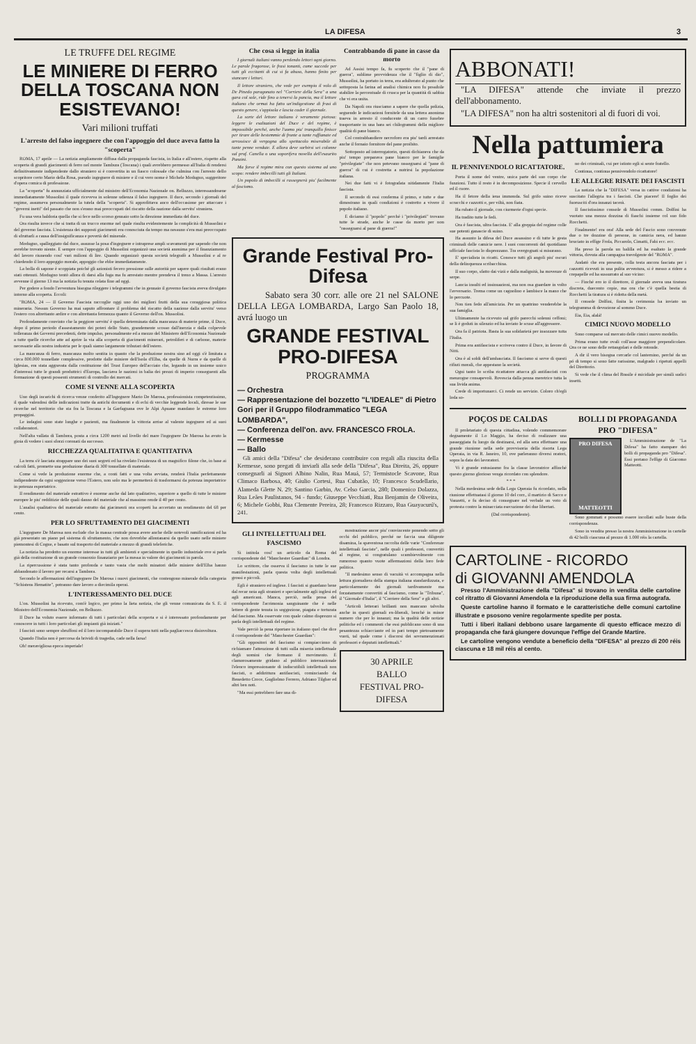LA DIFESA 3
LE TRUFFE DEL REGIME
LE MINIERE DI FERRO DELLA TOSCANA NON ESISTEVANO!
Vari milioni truffati
L'arresto del falso ingegnere che con l'appoggio del duce aveva fatto la "scoperta"
ROMA, 17 aprile — La notizia ampliamente diffusa dalla propaganda fascista, in Italia e all'estero, rispetto alla scoperta di grandi giacimenti di ferro nel monte Tambura (Toscana) i quali avrebbero permesso all'Italia di rendersi definitivamente indipendente dallo straniero si è convertita in un fiasco colossale che culmina con l'arresto dello scopritore certo Mario della Rosa, pseudo ingegnere di miniere e il cui vero nome è Michele Modugno, suggeritore d'opera comica di professione.
La "scoperta" fu annunziata ufficialmente dal ministro dell'Economia Nazionale on. Belluzzo, interessandosene immediatamente Mussolini il quale riceveva in solenne udienza il falso ingegnere. Il duce, secondo i giornali del regime, assumeva personalmente la tutela della "scoperta". Si approfittava anco dell'occasione per attaccare i "governi inetti" del passato che non s'erano mai preoccupati del riscatto della nazione dalla servitu' straniera.
Fu una vera baldoria quella che si fece nello scorso gennaio sotto la direzione immediata del duce.
Ora risulta invece che si tratta di un trucco enorme nel quale risulta evidentemente la complicità di Mussolini e del governo fascista. L'esistenza dei supposti giacimenti era conosciuta da tempo ma nessuno s'era mai preoccupato di sfruttarli a causa dell'insignificanza e povertà del minerale.
Modugno, spalleggiato dal duce, assunse la posa d'ingegnere e intraprese ampli scavamenti pur sapendo che non avrebbe trovato niente. E sempre con l'appoggio di Mussolini organizzò una società anonima per il finanziamento del lavoro riunendo cosi' vari milioni di lire. Quando organizzò questa società telegrafò a Mussolini e al re chiedendo il loro appoggio morale, appoggio che ebbe immediatamente.
La bolla di sapone è scoppiata poiché gli azionisti fecero pressione sulle autorità per sapere quali risultati erano stati ottenuti. Modugno tentò allora di darsi alla fuga ma fu arrestato mentre prendeva il treno a Massa. L'arresto avvenne il giorno 13 ma la notizia fu tenuta celata fino ad oggi.
Per godere a fondo l'avventura bisogna rileggere i telegrammi che in gennaio il governo fascista aveva divulgato intorno alla scoperta. Eccoli:
"ROMA, 24 — Il Governo Fascista raccoglie oggi uno dei migliori frutti della sua coraggiosa politica mineraria. Nessun Governo ha mai saputo affrontare il problema del riscatto della nazione dalla servitu' verso l'estero con altrettanto ardire e con altrettanta fermezza quanto il Governo dell'on. Mussolini.
Profondamente convinto che la peggiore servitu' è quella determinata dalla mancanza di materie prime, il Duce, dopo il primo periodo d'assestamento dei poteri dello Stato, grandemente scosso dall'inerzia e dalla colpevole tolleranza dei Governi precedenti, dette impulso, personalmente ed a mezzo del Ministero dell'Economia Nazionale a tutte quelle ricerche atte ad aprire la via alla scoperta di giacimenti minerari, petroliferi e di carbone, materie necessarie alla nostra industria per le quali siamo largamente tributari dell'estero.
La mancanza di ferro, mancanza molto sentita in quanto che la produzione nostra sino ad oggi s'è limitata a circa 800.000 tonnellate complessive, prodotte dalle miniere dell'Isola d'Elba, da quelle di Nurra e da quelle di Iglesias, era stata aggravata dalla costituzione del Trust Europeo dell'acciaio che, legando in un insieme unico d'interessi tutte le grandi produttrici d'Europa, lasciava le nazioni in balia dei prezzi di imperio conseguenti alla formazione di questi possenti strumenti di controllo dei mercati.
COME SI VENNE ALLA SCOPERTA
Uno degli incarichi di ricerca venne conferito all'Ingegnere Mario De Marosa, professionista competentissimo, il quale valendosi delle indicazioni tratte da antichi documenti e di echi di vecchie leggende locali, diresse le sue ricerche nel territorio che sta fra la Toscana e la Garfagnana ove le Alpi Apuane mandano le estreme loro propaggini.
Le indagini sono state lunghe e pazienti, ma finalmente la vittoria arrise al valente ingegnere ed ai suoi collaboratori.
Nell'alta vallata di Tambora, posta a circa 1200 metri sul livello del mare l'ingegnere De Marosa ha avuto la gioia di vedere i suoi sforzi coronati da successo.
RICCHEZZA QUALITATIVA E QUANTITATIVA
La terra s'è lasciata strappare uno dei suoi segreti ed ha rivelato l'esistenza di un magnifico filone che, in base ai calcoli fatti, promette una produzione diaria di 300 tonnellate di materiale.
Come si vede la produzione enorme che, a conti fatti e una volta avviata, renderà l'Italia perfettamente indipendente da ogni soggezione verso l'Estero, non solo ma le permetterà di trasformarsi da potenza importatrice in potenza esportatrice.
Il rendimento del materiale estrattivo è enorme anche dal lato qualitativo, superiore a quello di tutte le miniere europee le piu' redditizie delle quali danno del materiale che al massimo rende il 40 per cento.
L'analisi qualitativa del materiale estratto dai giacimenti ora scoperti ha accertato un rendimento del 68 per cento.
PER LO SFRUTTAMENTO DEI GIACIMENTI
L'ingegnere De Marosa non esclude che la massa centrale possa avere anche delle notevoli ramificazioni ed ha già presentato un piano pel sistema di sfruttamento, che non dovrebbe allontanarsi da quello usato nelle miniere piemontesi di Cogne, e basato sul trasporto del materiale a mezzo di grandi teleferiche.
La notizia ha prodotto un enorme interesse in tutti gli ambienti e specialmente in quello industriale ove si parla già della costituzione di un grande consorzio finanziario per la messa in valore dei giacimenti in parola.
La ripercussione è stata tanto profonda e tanto vasta che molti minatori delle miniere dell'Elba hanno abbandonato il lavoro per recarsi a Tambora.
Secondo le affermazioni dell'ingegnere De Marosa i nuovi giacimenti, che contengono minerale della categoria "Schistens Hematite", potranno dare lavoro a diecimila operai.
L'INTERESSAMENTO DEL DUCE
L'on. Mussolini ha ricevuto, com'è logico, per primo la lieta notizia, che gli venne comunicata da S. E. il Ministro dell'Economia Nazionale, on Belluzzo.
Il Duce ha voluto essere informato di tutti i particolari della scoperta e si è interessato profondamente per conoscere in tutti i loro particolari gli impianti già iniziati."
I fascisti sono sempre sbruffoni ed il loro incomparabile Duce il supera tutti nella pagliaccesca disinvoltura.
Quando l'Italia non è percorsa da brividi di tragedia, cade nella farsa!
Oh! meravigliosa epoca imperiale!
Che cosa si legge in italia
I giornali italiani vanno perdendo lettori ogni giorno. Le parole fragorose, le frasi tonanti, come succede per tutti gli eccitanti di cui si fa abuso, hanno finito per stancare i lettori.
Il lettore straniero, che vede per esempio il volo di De Pinedo paragonato nel "Corriere della Sera" a una gara col sole, ride fino a tenersi la pancia, ma il lettore italiano che ormai ha fatto un'indigestione di frasi di questo genere, s'appisola e lascia cader il giornale.
La sorte del lettore italiano è veramente pietosa: leggere le esaltazioni del Duce e del regime, è impossibile perché, anche l'uomo piu' tranquillo finisce per tirare delle bestemmie di fronte a tante ruffianate ed arrossisce di vergogna allo spettacolo miserabile di tante penne vendute. E allora deve sorbirsi sei colonne sul prof. Canella o una soporifera novella dell'esaurito Panzini.
Ma forse il regime mira con questo sistema ad uno scopo: rendere imbecilli tutti gli Italiani.
Un popolo di imbecilli si rassegnerà piu' facilmente al fascismo.
Contrabbando di pane in casse da morto
Ad Assisi tempo fa, fu scoperto che il "pane di guerra", sublime provvidenza che il "figlio di dio", Mussolini, ha portato in terra, era adulterato al punto che sottoposta la farina ad analisi chimica non fu possibile stabilire la percentuale di crusca per la quantità di sabbia che vi era unita.
Da Napoli ora riusciamo a sapere che quella polizia, seguendo le indicazioni fornitele da una lettera anonima traeva in arresto il conducente di un carro funebre trasportante in una bara sei chilogrammi della migliore qualità di pane bianco.
Col contrabbandiere necroforo era piu' tardi arrestato anche il fornaio fornitore del pane proibito.
Sottoposto ad interrogatorio, questi dichiarava che da piu' tempo preparava pane bianco per le famiglie "privilegiate" che non potevano rassegnarsi al "pane di guerra" di cui è costretta a nutrirsi la popolazione italiana.
Nei due fatti vi è fotografata nitidamente l'Italia fascista.
Il secondo di essi conferma il primo, e tutte e due dimostrano in quali condizioni è costretto a vivere il popolo italiano.
E diciamo il "popolo" perché i "privilegiati" trovano tutte le strade, anche le casse da morto per non "rassegnarsi al pane di guerra!"
Grande Festival Pro-Difesa
Sabato sera 30 corr. alle ore 21 nel SALONE DELLA LEGA LOMBARDA, Largo San Paolo 18, avrá luogo un
GRANDE FESTIVAL PRO-DIFESA
PROGRAMMA
— Orchestra
— Rappresentazione del bozzetto "L'IDEALE" di Pietro Gori per il Gruppo filodrammatico "LEGA LOMBARDA",
— Conferenza dell'on. avv. FRANCESCO FROLA.
— Kermesse
— Ballo
Gli amici della "Difesa" che desiderano contribuire con regali alla riuscita della Kermesse, sono pregati di inviarli alla sede della "Difesa", Rua Direita, 26, oppure consegnarli ai Signori Albino Nalin, Rua Mauá, 57; Termistocle Scavone, Rua Climaco Barbosa, 40; Giulio Cortesi, Rua Cubatão, 10; Francesco Scudellario, Alameda Glette N. 29; Santino Garbin, Av. Celso Garcia, 280; Domenico Dolazza, Rua Leães Paulistanos, 94 - fundo; Giuseppe Vecchiati, Rua Benjamin de Oliveira, 6; Michele Gobbi, Rua Clemente Pereira, 28; Francesco Rizzaro, Rua Guayacurú's, 241.
GLI INTELLETTUALI DEL FASCISMO
Si intitola cosi' un articolo da Roma del corrispondente del "Manchester Guardian" di Londra.
Lo scrittore, che osserva il fascismo in tutte le sue manifestazioni, parla questa volta degli intellettuali grossi e piccoli.
Egli è straniero ed inglese. I fascisti si guardano bene dal recar noia agli stranieri e specialmente agli inglesi ed agli americani. Manca, perciò, nella prosa del corrispondente l'acrimonia sanguinante che è nelle lettere di gente tenuta in soggezione, piagata e torturata dal fascismo. Ma osservate con quale calmo disprezzo si parla degli intellettuali del regime.
Vale perciò la pena riportare in italiano quel che dice il corrispondente del "Manchester Guardian":
"Gli oppositori del fascismo si compiacciono di richiamare l'attenzione di tutti sulla miseria intellettuale degli uomini che formano il movimento. E clamorosamente gridano al pubblico internazionale l'elenco impressionante di indiscutibili intellettuali non fascisti, o addirittura antifascisti, cominciando da Benedetto Croce, Guglielmo Ferrero, Adriano Tilgher ed altri ben noti.
"Ma essi potrebbero fare una di-
mostrazione ancor piu' convincente ponendo sotto gli occhi del pubblico, perché ne faccia una diligente disamina, la spaventosa raccolta delle varie "Conferenze intellettuali fasciste", nelle quali i professori, convertiti al regime, si congratulano scambievolmente con rumoroso quanto vuote affermazioni della loro fede politica.
"Il medesimo senso di vacuità vi accompagna nella lettura giornaliera della stampa italiana standardizzata, e particolarmente dei giornali tardivamente ma forzatamente convertiti al fascismo, come la "Tribuna", il "Giornale d'Italia", il "Corriere della Sera" e gli altri.
"Articoli letterari brillanti non mancano talvolta anche in questi giornali ex-liberali, benché in minor numero che per lo innanzi; ma la qualità delle notizie politiche ed i commenti che essi pubblicano sono di una pesantezza schiacciante ed in pari tempo pietosamente vuoti, tal quale come i discorsi dei sovramenzionati professori e deputati intellettuali."
30 APRILE
BALLO
FESTIVAL PRO-DIFESA
ABBONATI!
"LA DIFESA" attende che inviate il prezzo dell'abbonamento.
"LA DIFESA" non ha altri sostenitori al di fuori di voi.
Nella pattumiera
IL PENNIVENDOLO RICATTATORE.
Porta il nome del ventre, unica parte del suo corpo che funzioni. Tutto il resto è in decomposizione. Specie il cervello ed il cuore.
Ha il fetore della iena immonda. Sul grifo suino riceve scracchi e cazzotti e, per viltá, non fiata.
Ha rubato il giornale, con ciurmerie d'ogni specie.
Ha tradito tutte le fedi.
Ora è fascista, ultra fascista. E' alla greppia del regime colle sue potenti ganascie di suino.
Ha assunto la difesa del Duce assassino e di tutte le gesta criminali delle camicie nere. I suoi concorrenti del quotidiano ufficiale fascista lo disprezzano. Tra svergognati si misurano.
E' specialista in ricatti. Conosce tutti gli angoli piu' oscuri della delinquenza scribacchina.
Il suo corpo, sfatto dai vizii e dalla malignità, ha movenze di serpe.
Lancia insulti ed insinuazioni, ma non osa guardare in volto l'avversario. Trema come un cagnolino e lambisce la mano che lo percuote.
Non tien fedo all'amicizia. Per un quattrino venderebbe la sua famiglia.
Ultimamente ha ricevuto sul grifo parecchi solenni ceffoni; se li è goduti in silenzio ed ha inviato le scuse all'aggressore.
Ora fa il patriota. Basta la sua solidarietá per insozzare tutta l'Italia.
Prima era antifascista e scriveva contro il Duce, in favore di Nitti.
Ora è al soldi dell'ambasciata. Il fascismo si serve di questi rifiuti morali, che appestano la società.
Ogni tanto lo scriba ricattatore attacca gli antifascisti con menzogne consapevoli. Rovescia dalla penna meretrice tutta la sua livida anima.
Crede di importunarci. Ci rende un servizio. Coloro ch'egli loda so-
no dei criminali, cui per istinto egli si sente fratello.
Continua, continua pennivendolo ricattatore!
LE ALLEGRE RISATE DEI FASCISTI
La notizia che la "DIFESA" versa in cattive condizioni ha suscitato l'allegria tra i fascisti. Che piacere! Il foglio dei fuorusciti d'ora innanzi tacerà.
Il fascistissimo console di Mussolini comm. Dolfini ha vuotato una mezza dozzina di fiaschi insieme col suo fido Rocchetti.
Finalmente! era ora! Alla sede del Fascio sono convenute due o tre dozzine di persone, in camicia nera, ed hanno bruciato in effige Frola, Piccarolo, Cimatti, Fabi ecc. ecc.
Ha preso la parola un balilla ed ha esaltato la grande vittoria, dovuta alla campagna travolgente del "ROMA".
Andató che era presente, colla testa ancora fasciata per i cazzotti ricevuti in una pulita avventura, si è messo a ridere a crepapelle ed ha sussurrato al suo vicino:
— Finché ero io il direttore, il giornale aveva una tiratura discreta, duecento copie, ma ora che c'è quella bestia di Rocchetti la tiratura si è ridotta della metá.
Il console Dolfini, finita la cerimonia ha inviato un telegramma di devozione al sommo Duce.
Eia, Eia, alalá!
CIMICI NUOVO MODELLO
Sono comparse sul mercato delle cimici nuovo modello.
Prima erano tutte ovali coll'asse maggiore prependicolare. Ora ce ne sono delle rettangolari e delle rotonde.
A dir il vero bisogna cercarle col lanternino, perché da un pó di tempo si sono fatte rarissime, malgrado i ripetuti appelli del Direttorio.
Si vede che il clima del Brasile é micidiale per simili sudici insetti.
POÇOS DE CALDAS
Il proletariato di questa cittadina, volendo commemorare degnamente il 1.o Maggio, ha deciso di realizzare una passeggiata fu luogo da destinarsi, ed alla sera effettuare una grande riunione nella sede provvisoria della risorta Lega Operaia, in via R. Janeiro, 10, ove parleranno diversi oratori, sopra la data dei lavoratori.
Vi è grande entusiasmo fra la classe lavoratrice affinché questo giorno glorioso venga ricordato con splendore.
* * *
Nella medesima sede della Lega Operaia fu ricordato, nella riunione effettuatasi il giorno 10 del corr., il martirio di Sacco e Vanzetti, e fu deciso di consegnare nel verbale un voto di protesta contro la minacciata esecuzione dei due libertari.
(Dal corrispondente).
BOLLI DI PROPAGANDA PRO "DIFESA"
PRO DIFESA
MATTEOTTI
L'Amministrazione de "La Difesa" ha fatto stampare dei bolli di propaganda pro "Difesa". Essi portano l'effige di Giacomo Matteotti.
Sono gommati e possono essere incollati sulle buste della corrispondenza.
Sono in vendita presso la nostra Amministrazione in cartelle di 42 bolli ciascuna al prezzo di 1.000 réis la cartella.
CARTOLINE - RICORDO
di GIOVANNI AMENDOLA
Presso l'Amministrazione della "Difesa" si trovano in vendita delle cartoline col ritratto di Giovanni Amendola e la riproduzione della sua firma autografa.
Queste cartoline hanno il formato e le caratteristiche delle comuni cartoline illustrate e psosono venire regolarmente spedite per posta.
Tutti i liberi italiani debbono usare largamente di questo efficace mezzo di propaganda che fará giungere dovunque l'effige del Grande Martire.
Le cartoline vengono vendute a beneficio della "DIFESA" al prezzo di 200 réis ciascuna e 18 mil réis al cento.